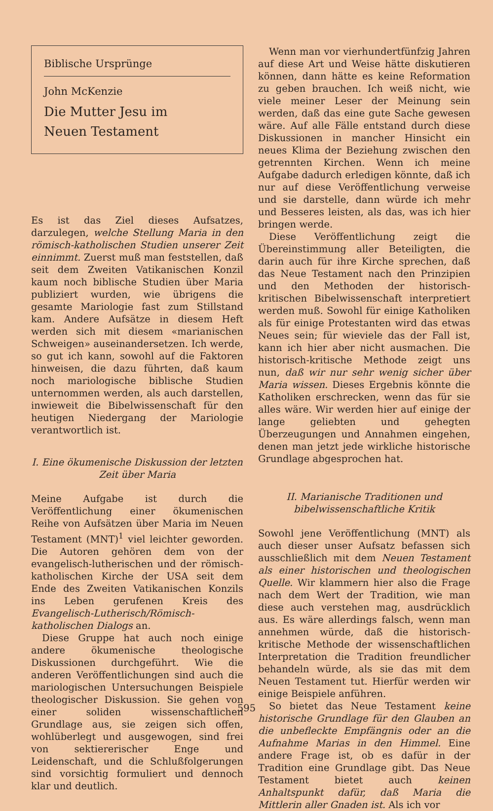Biblische Ursprünge
John McKenzie
Die Mutter Jesu im
Neuen Testament
Es ist das Ziel dieses Aufsatzes, darzulegen, welche Stellung Maria in den römisch-katholischen Studien unserer Zeit einnimmt. Zuerst muß man feststellen, daß seit dem Zweiten Vatikanischen Konzil kaum noch biblische Studien über Maria publiziert wurden, wie übrigens die gesamte Mariologie fast zum Stillstand kam. Andere Aufsätze in diesem Heft werden sich mit diesem «marianischen Schweigen» auseinandersetzen. Ich werde, so gut ich kann, sowohl auf die Faktoren hinweisen, die dazu führten, daß kaum noch mariologische biblische Studien unternommen werden, als auch darstellen, inwieweit die Bibelwissenschaft für den heutigen Niedergang der Mariologie verantwortlich ist.
I. Eine ökumenische Diskussion der letzten Zeit über Maria
Meine Aufgabe ist durch die Veröffentlichung einer ökumenischen Reihe von Aufsätzen über Maria im Neuen Testament (MNT)<sup>1</sup> viel leichter geworden. Die Autoren gehören dem von der evangelisch-lutherischen und der römisch-katholischen Kirche der USA seit dem Ende des Zweiten Vatikanischen Konzils ins Leben gerufenen Kreis des Evangelisch-Lutherisch/Römisch-katholischen Dialogs an.
Diese Gruppe hat auch noch einige andere ökumenische theologische Diskussionen durchgeführt. Wie die anderen Veröffentlichungen sind auch die mariologischen Untersuchungen Beispiele theologischer Diskussion. Sie gehen von einer soliden wissenschaftlichen Grundlage aus, sie zeigen sich offen, wohlüberlegt und ausgewogen, sind frei von sektiererischer Enge und Leidenschaft, und die Schlußfolgerungen sind vorsichtig formuliert und dennoch klar und deutlich.
Wenn man vor vierhundertfünfzig Jahren auf diese Art und Weise hätte diskutieren können, dann hätte es keine Reformation zu geben brauchen. Ich weiß nicht, wie viele meiner Leser der Meinung sein werden, daß das eine gute Sache gewesen wäre. Auf alle Fälle entstand durch diese Diskussionen in mancher Hinsicht ein neues Klima der Beziehung zwischen den getrennten Kirchen. Wenn ich meine Aufgabe dadurch erledigen könnte, daß ich nur auf diese Veröffentlichung verweise und sie darstelle, dann würde ich mehr und Besseres leisten, als das, was ich hier bringen werde.
Diese Veröffentlichung zeigt die Übereinstimmung aller Beteiligten, die darin auch für ihre Kirche sprechen, daß das Neue Testament nach den Prinzipien und den Methoden der historisch-kritischen Bibelwissenschaft interpretiert werden muß. Sowohl für einige Katholiken als für einige Protestanten wird das etwas Neues sein; für wieviele das der Fall ist, kann ich hier aber nicht ausmachen. Die historisch-kritische Methode zeigt uns nun, daß wir nur sehr wenig sicher über Maria wissen. Dieses Ergebnis könnte die Katholiken erschrecken, wenn das für sie alles wäre. Wir werden hier auf einige der lange geliebten und gehegten Überzeugungen und Annahmen eingehen, denen man jetzt jede wirkliche historische Grundlage abgesprochen hat.
II. Marianische Traditionen und bibelwissenschaftliche Kritik
Sowohl jene Veröffentlichung (MNT) als auch dieser unser Aufsatz befassen sich ausschließlich mit dem Neuen Testament als einer historischen und theologischen Quelle. Wir klammern hier also die Frage nach dem Wert der Tradition, wie man diese auch verstehen mag, ausdrücklich aus. Es wäre allerdings falsch, wenn man annehmen würde, daß die historisch-kritische Methode der wissenschaftlichen Interpretation die Tradition freundlicher behandeln würde, als sie das mit dem Neuen Testament tut. Hierfür werden wir einige Beispiele anführen.
So bietet das Neue Testament keine historische Grundlage für den Glauben an die unbefleckte Empfängnis oder an die Aufnahme Marias in den Himmel. Eine andere Frage ist, ob es dafür in der Tradition eine Grundlage gibt. Das Neue Testament bietet auch keinen Anhaltspunkt dafür, daß Maria die Mittlerin aller Gnaden ist. Als ich vor
595